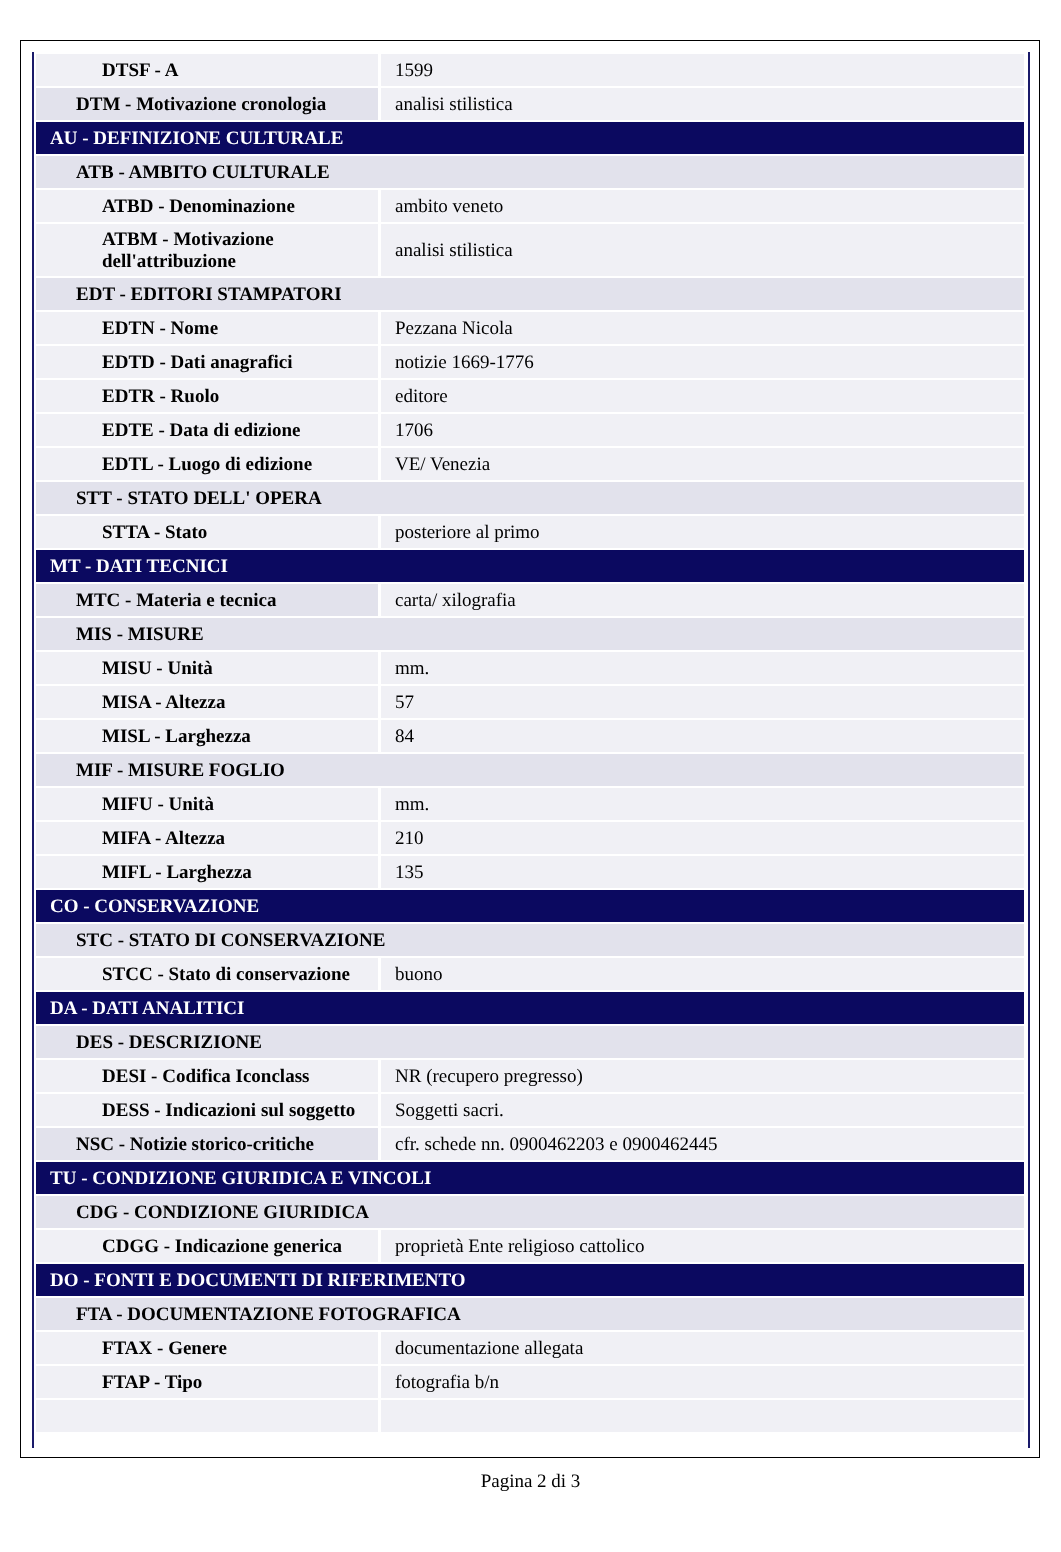| DTSF - A | 1599 |
| DTM - Motivazione cronologia | analisi stilistica |
| AU - DEFINIZIONE CULTURALE | |
| ATB - AMBITO CULTURALE | |
| ATBD - Denominazione | ambito veneto |
| ATBM - Motivazione dell'attribuzione | analisi stilistica |
| EDT - EDITORI STAMPATORI | |
| EDTN - Nome | Pezzana Nicola |
| EDTD - Dati anagrafici | notizie 1669-1776 |
| EDTR - Ruolo | editore |
| EDTE - Data di edizione | 1706 |
| EDTL - Luogo di edizione | VE/ Venezia |
| STT - STATO DELL' OPERA | |
| STTA - Stato | posteriore al primo |
| MT - DATI TECNICI | |
| MTC - Materia e tecnica | carta/ xilografia |
| MIS - MISURE | |
| MISU - Unità | mm. |
| MISA - Altezza | 57 |
| MISL - Larghezza | 84 |
| MIF - MISURE FOGLIO | |
| MIFU - Unità | mm. |
| MIFA - Altezza | 210 |
| MIFL - Larghezza | 135 |
| CO - CONSERVAZIONE | |
| STC - STATO DI CONSERVAZIONE | |
| STCC - Stato di conservazione | buono |
| DA - DATI ANALITICI | |
| DES - DESCRIZIONE | |
| DESI - Codifica Iconclass | NR (recupero pregresso) |
| DESS - Indicazioni sul soggetto | Soggetti sacri. |
| NSC - Notizie storico-critiche | cfr. schede nn. 0900462203 e 0900462445 |
| TU - CONDIZIONE GIURIDICA E VINCOLI | |
| CDG - CONDIZIONE GIURIDICA | |
| CDGG - Indicazione generica | proprietà Ente religioso cattolico |
| DO - FONTI E DOCUMENTI DI RIFERIMENTO | |
| FTA - DOCUMENTAZIONE FOTOGRAFICA | |
| FTAX - Genere | documentazione allegata |
| FTAP - Tipo | fotografia b/n |
Pagina 2 di 3